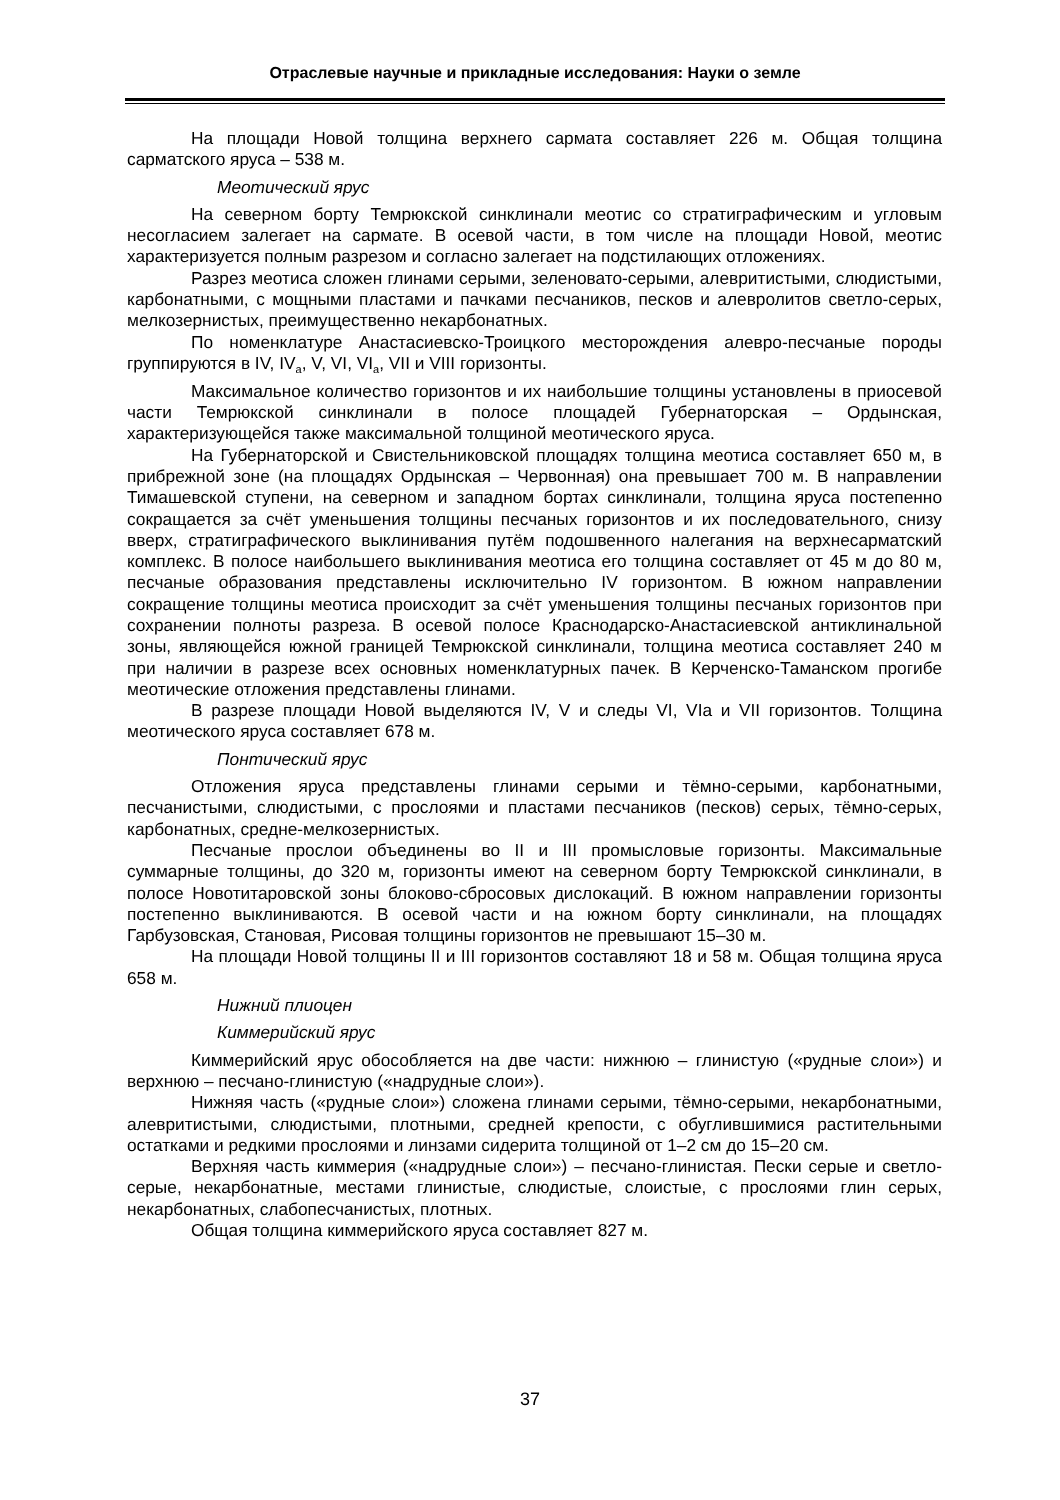Отраслевые научные и прикладные исследования: Науки о земле
На площади Новой толщина верхнего сармата составляет 226 м. Общая толщина сарматского яруса – 538 м.
Меотический ярус
На северном борту Темрюкской синклинали меотис со стратиграфическим и угловым несогласием залегает на сармате. В осевой части, в том числе на площади Новой, меотис характеризуется полным разрезом и согласно залегает на подстилающих отложениях.
Разрез меотиса сложен глинами серыми, зеленовато-серыми, алевритистыми, слюдистыми, карбонатными, с мощными пластами и пачками песчаников, песков и алевролитов светло-серых, мелкозернистых, преимущественно некарбонатных.
По номенклатуре Анастасиевско-Троицкого месторождения алевро-песчаные породы группируются в IV, IV<sub>a</sub>, V, VI, VI<sub>a</sub>, VII и VIII горизонты.
Максимальное количество горизонтов и их наибольшие толщины установлены в приосевой части Темрюкской синклинали в полосе площадей Губернаторская – Ордынская, характеризующейся также максимальной толщиной меотического яруса.
На Губернаторской и Свистельниковской площадях толщина меотиса составляет 650 м, в прибрежной зоне (на площадях Ордынская – Червонная) она превышает 700 м. В направлении Тимашевской ступени, на северном и западном бортах синклинали, толщина яруса постепенно сокращается за счёт уменьшения толщины песчаных горизонтов и их последовательного, снизу вверх, стратиграфического выклинивания путём подошвенного налегания на верхнесарматский комплекс. В полосе наибольшего выклинивания меотиса его толщина составляет от 45 м до 80 м, песчаные образования представлены исключительно IV горизонтом. В южном направлении сокращение толщины меотиса происходит за счёт уменьшения толщины песчаных горизонтов при сохранении полноты разреза. В осевой полосе Краснодарско-Анастасиевской антиклинальной зоны, являющейся южной границей Темрюкской синклинали, толщина меотиса составляет 240 м при наличии в разрезе всех основных номенклатурных пачек. В Керченско-Таманском прогибе меотические отложения представлены глинами.
В разрезе площади Новой выделяются IV, V и следы VI, VIa и VII горизонтов. Толщина меотического яруса составляет 678 м.
Понтический ярус
Отложения яруса представлены глинами серыми и тёмно-серыми, карбонатными, песчанистыми, слюдистыми, с прослоями и пластами песчаников (песков) серых, тёмно-серых, карбонатных, средне-мелкозернистых.
Песчаные прослои объединены во II и III промысловые горизонты. Максимальные суммарные толщины, до 320 м, горизонты имеют на северном борту Темрюкской синклинали, в полосе Новотитаровской зоны блоково-сбросовых дислокаций. В южном направлении горизонты постепенно выклиниваются. В осевой части и на южном борту синклинали, на площадях Гарбузовская, Становая, Рисовая толщины горизонтов не превышают 15–30 м.
На площади Новой толщины II и III горизонтов составляют 18 и 58 м. Общая толщина яруса 658 м.
Нижний плиоцен
Киммерийский ярус
Киммерийский ярус обособляется на две части: нижнюю – глинистую («рудные слои») и верхнюю – песчано-глинистую («надрудные слои»).
Нижняя часть («рудные слои») сложена глинами серыми, тёмно-серыми, некарбонатными, алевритистыми, слюдистыми, плотными, средней крепости, с обуглившимися растительными остатками и редкими прослоями и линзами сидерита толщиной от 1–2 см до 15–20 см.
Верхняя часть киммерия («надрудные слои») – песчано-глинистая. Пески серые и светло-серые, некарбонатные, местами глинистые, слюдистые, слоистые, с прослоями глин серых, некарбонатных, слабопесчанистых, плотных.
Общая толщина киммерийского яруса составляет 827 м.
37